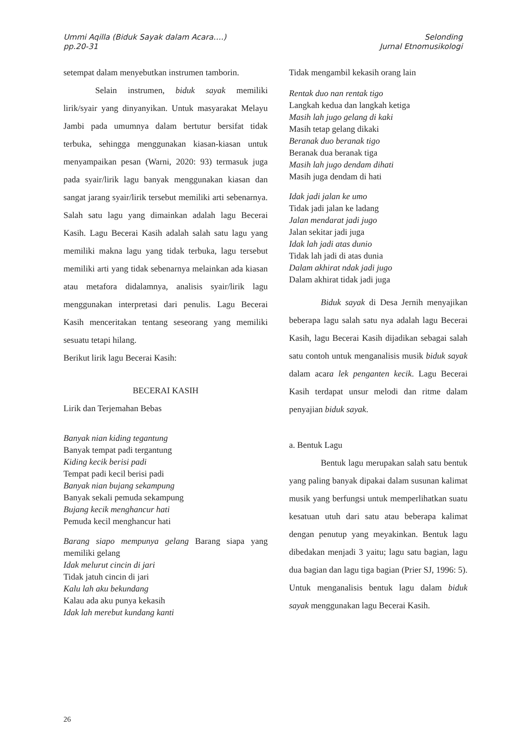Ummi Aqilla (Biduk Sayak dalam Acara….)
pp.20-31
Selonding
Jurnal Etnomusikologi
setempat dalam menyebutkan instrumen tamborin.
Selain instrumen, biduk sayak memiliki lirik/syair yang dinyanyikan. Untuk masyarakat Melayu Jambi pada umumnya dalam bertutur bersifat tidak terbuka, sehingga menggunakan kiasan-kiasan untuk menyampaikan pesan (Warni, 2020: 93) termasuk juga pada syair/lirik lagu banyak menggunakan kiasan dan sangat jarang syair/lirik tersebut memiliki arti sebenarnya. Salah satu lagu yang dimainkan adalah lagu Becerai Kasih. Lagu Becerai Kasih adalah salah satu lagu yang memiliki makna lagu yang tidak terbuka, lagu tersebut memiliki arti yang tidak sebenarnya melainkan ada kiasan atau metafora didalamnya, analisis syair/lirik lagu menggunakan interpretasi dari penulis. Lagu Becerai Kasih menceritakan tentang seseorang yang memiliki sesuatu tetapi hilang.
Berikut lirik lagu Becerai Kasih:
BECERAI KASIH
Lirik dan Terjemahan Bebas
Banyak nian kiding tegantung
Banyak tempat padi tergantung
Kiding kecik berisi padi
Tempat padi kecil berisi padi
Banyak nian bujang sekampung
Banyak sekali pemuda sekampung
Bujang kecik menghancur hati
Pemuda kecil menghancur hati
Barang siapo mempunya gelang Barang siapa yang memiliki gelang
Idak melurut cincin di jari
Tidak jatuh cincin di jari
Kalu lah aku bekundang
Kalau ada aku punya kekasih
Idak lah merebut kundang kanti
Tidak mengambil kekasih orang lain
Rentak duo nan rentak tigo
Langkah kedua dan langkah ketiga
Masih lah jugo gelang di kaki
Masih tetap gelang dikaki
Beranak duo beranak tigo
Beranak dua beranak tiga
Masih lah jugo dendam dihati
Masih juga dendam di hati
Idak jadi jalan ke umo
Tidak jadi jalan ke ladang
Jalan mendarat jadi jugo
Jalan sekitar jadi juga
Idak lah jadi atas dunio
Tidak lah jadi di atas dunia
Dalam akhirat ndak jadi jugo
Dalam akhirat tidak jadi juga
Biduk sayak di Desa Jernih menyajikan beberapa lagu salah satu nya adalah lagu Becerai Kasih, lagu Becerai Kasih dijadikan sebagai salah satu contoh untuk menganalisis musik biduk sayak dalam acara lek penganten kecik. Lagu Becerai Kasih terdapat unsur melodi dan ritme dalam penyajian biduk sayak.
a. Bentuk Lagu
Bentuk lagu merupakan salah satu bentuk yang paling banyak dipakai dalam susunan kalimat musik yang berfungsi untuk memperlihatkan suatu kesatuan utuh dari satu atau beberapa kalimat dengan penutup yang meyakinkan. Bentuk lagu dibedakan menjadi 3 yaitu; lagu satu bagian, lagu dua bagian dan lagu tiga bagian (Prier SJ, 1996: 5). Untuk menganalisis bentuk lagu dalam biduk sayak menggunakan lagu Becerai Kasih.
26